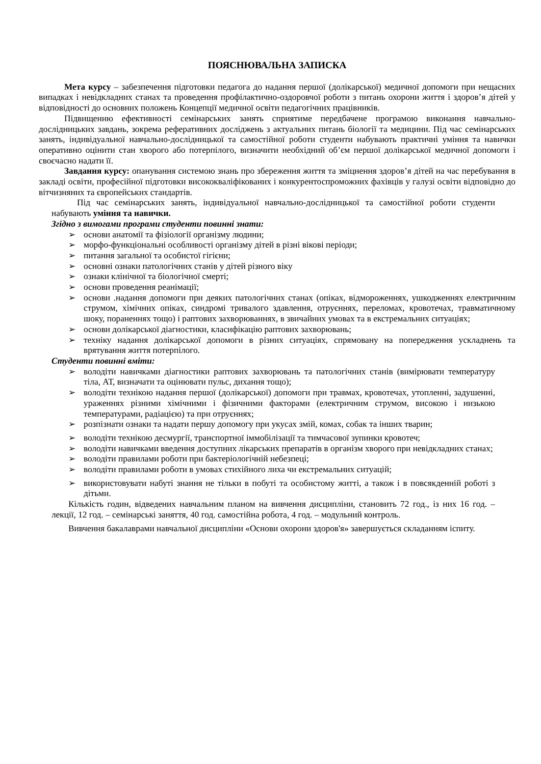ПОЯСНЮВАЛЬНА ЗАПИСКА
Мета курсу – забезпечення підготовки педагога до надання першої (долікарської) медичної допомоги при нещасних випадках і невідкладних станах та проведення профілактично-оздоровчої роботи з питань охорони життя і здоров’я дітей у відповідності до основних положень Концепції медичної освіти педагогічних працівників.
Підвищенню ефективності семінарських занять сприятиме передбачене програмою виконання навчально-дослідницьких завдань, зокрема реферативних досліджень з актуальних питань біології та медицини. Під час семінарських занять, індивідуальної навчально-дослідницької та самостійної роботи студенти набувають практичні уміння та навички оперативно оцінити стан хворого або потерпілого, визначити необхідний об’єм першої долікарської медичної допомоги і своєчасно надати її.
Завдання курсу: опанування системою знань про збереження життя та зміцнення здоров’я дітей на час перебування в закладі освіти, професійної підготовки висококваліфікованих і конкурентоспроможних фахівців у галузі освіти відповідно до вітчизняних та європейських стандартів.
Під час семінарських занять, індивідуальної навчально-дослідницької та самостійної роботи студенти набувають уміння та навички.
Згідно з вимогами програми студенти повинні знати:
➢ основи анатомії та фізіології організму людини;
➢ морфо-функціональні особливості організму дітей в різні вікові періоди;
➢ питання загальної та особистої гігієни;
➢ основні ознаки патологічних станів у дітей різного віку
➢ ознаки клінічної та біологічної смерті;
➢ основи проведення реанімації;
➢ основи .надання допомоги при деяких патологічних станах (опіках, відмороженнях, ушкодженнях електричним струмом, хімічних опіках, синдромі тривалого здавлення, отруєннях, переломах, кровотечах, травматичному шоку, пораненнях тощо) і раптових захворюваннях, в звичайних умовах та в екстремальних ситуаціях;
➢ основи долікарської діагностики, класифікацію раптових захворювань;
➢ техніку надання долікарської допомоги в різних ситуаціях, спрямовану на попередження ускладнень та врятування життя потерпілого.
Студенти повинні вміти:
➢ володіти навичками діагностики раптових захворювань та патологічних станів (вимірювати температуру тіла, АТ, визначати та оцінювати пульс, дихання тощо);
➢ володіти технікою надання першої (долікарської) допомоги при травмах, кровотечах, утопленні, задушенні, ураженнях різними хімічними і фізичними факторами (електричним струмом, високою і низькою температурами, радіацією) та при отруєннях;
➢ розпізнати ознаки та надати першу допомогу при укусах змій, комах, собак та інших тварин;
➢ володіти технікою десмургії, транспортної іммобілізації та тимчасової зупинки кровотеч;
➢ володіти навичками введення доступних лікарських препаратів в організм хворого при невідкладних станах;
➢ володіти правилами роботи при бактеріологічній небезпеці;
➢ володіти правилами роботи в умовах стихійного лиха чи екстремальних ситуацій;
➢ використовувати набуті знання не тільки в побуті та особистому житті, а також і в повсякденній роботі з дітьми.
Кількість годин, відведених навчальним планом на вивчення дисципліни, становить 72 год., із них 16 год. – лекції, 12 год. – семінарські заняття, 40 год. самостійна робота, 4 год. – модульний контроль.
Вивчення бакалаврами навчальної дисципліни «Основи охорони здоров'я» завершується складанням іспиту.